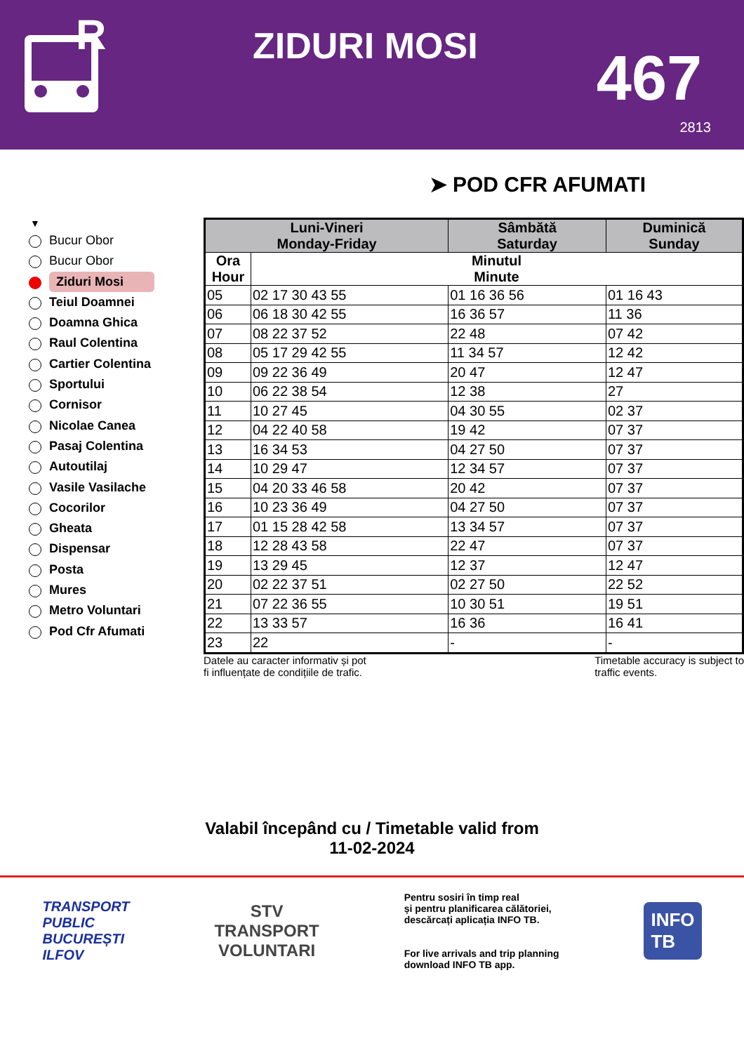R
ZIDURI MOSI 467
2813
➤ POD CFR AFUMATI
▼
Bucur Obor
Bucur Obor
Ziduri Mosi
Teiul Doamnei
Doamna Ghica
Raul Colentina
Cartier Colentina
Sportului
Cornisor
Nicolae Canea
Pasaj Colentina
Autoutilaj
Vasile Vasilache
Cocorilor
Gheata
Dispensar
Posta
Mures
Metro Voluntari
Pod Cfr Afumati
| Luni-Vineri Monday-Friday | | Sâmbătă Saturday | Duminică Sunday |
| --- | --- | --- | --- |
| Ora Hour | Minutul Minute | | |
| 05 | 02 17 30 43 55 | 01 16 36 56 | 01 16 43 |
| 06 | 06 18 30 42 55 | 16 36 57 | 11 36 |
| 07 | 08 22 37 52 | 22 48 | 07 42 |
| 08 | 05 17 29 42 55 | 11 34 57 | 12 42 |
| 09 | 09 22 36 49 | 20 47 | 12 47 |
| 10 | 06 22 38 54 | 12 38 | 27 |
| 11 | 10 27 45 | 04 30 55 | 02 37 |
| 12 | 04 22 40 58 | 19 42 | 07 37 |
| 13 | 16 34 53 | 04 27 50 | 07 37 |
| 14 | 10 29 47 | 12 34 57 | 07 37 |
| 15 | 04 20 33 46 58 | 20 42 | 07 37 |
| 16 | 10 23 36 49 | 04 27 50 | 07 37 |
| 17 | 01 15 28 42 58 | 13 34 57 | 07 37 |
| 18 | 12 28 43 58 | 22 47 | 07 37 |
| 19 | 13 29 45 | 12 37 | 12 47 |
| 20 | 02 22 37 51 | 02 27 50 | 22 52 |
| 21 | 07 22 36 55 | 10 30 51 | 19 51 |
| 22 | 13 33 57 | 16 36 | 16 41 |
| 23 | 22 | - | - |
Datele au caracter informativ și pot
fi influențate de condițiile de trafic.
Timetable accuracy is subject to
traffic events.
Valabil începând cu / Timetable valid from
11-02-2024
TRANSPORT
PUBLIC
BUCUREȘTI
ILFOV
STV
TRANSPORT
VOLUNTARI
Pentru sosiri în timp real
și pentru planificarea călătoriei,
descărcați aplicația INFO TB.
For live arrivals and trip planning
download INFO TB app.
INFO
TB